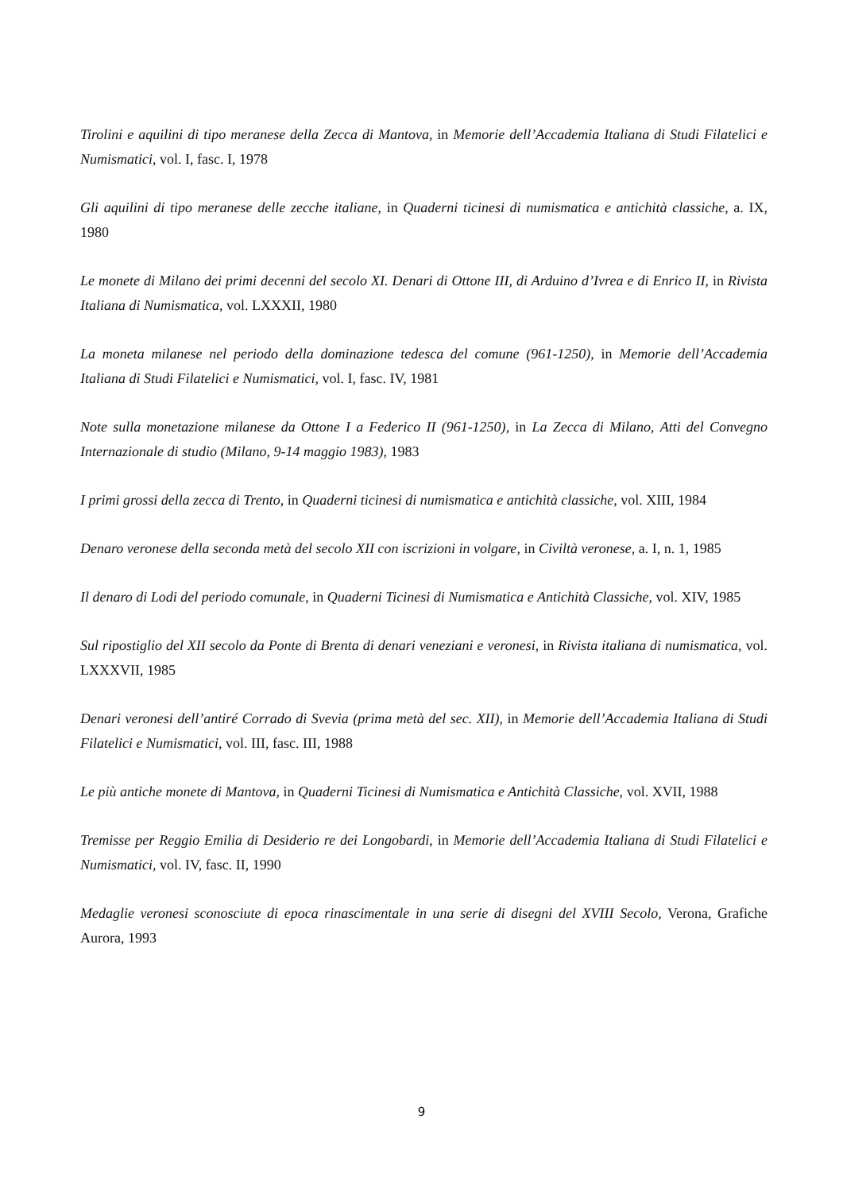Tirolini e aquilini di tipo meranese della Zecca di Mantova, in Memorie dell’Accademia Italiana di Studi Filatelici e Numismatici, vol. I, fasc. I, 1978
Gli aquilini di tipo meranese delle zecche italiane, in Quaderni ticinesi di numismatica e antichità classiche, a. IX, 1980
Le monete di Milano dei primi decenni del secolo XI. Denari di Ottone III, di Arduino d’Ivrea e di Enrico II, in Rivista Italiana di Numismatica, vol. LXXXII, 1980
La moneta milanese nel periodo della dominazione tedesca del comune (961-1250), in Memorie dell’Accademia Italiana di Studi Filatelici e Numismatici, vol. I, fasc. IV, 1981
Note sulla monetazione milanese da Ottone I a Federico II (961-1250), in La Zecca di Milano, Atti del Convegno Internazionale di studio (Milano, 9-14 maggio 1983), 1983
I primi grossi della zecca di Trento, in Quaderni ticinesi di numismatica e antichità classiche, vol. XIII, 1984
Denaro veronese della seconda metà del secolo XII con iscrizioni in volgare, in Civiltà veronese, a. I, n. 1, 1985
Il denaro di Lodi del periodo comunale, in Quaderni Ticinesi di Numismatica e Antichità Classiche, vol. XIV, 1985
Sul ripostiglio del XII secolo da Ponte di Brenta di denari veneziani e veronesi, in Rivista italiana di numismatica, vol. LXXXVII, 1985
Denari veronesi dell’antiré Corrado di Svevia (prima metà del sec. XII), in Memorie dell’Accademia Italiana di Studi Filatelici e Numismatici, vol. III, fasc. III, 1988
Le più antiche monete di Mantova, in Quaderni Ticinesi di Numismatica e Antichità Classiche, vol. XVII, 1988
Tremisse per Reggio Emilia di Desiderio re dei Longobardi, in Memorie dell’Accademia Italiana di Studi Filatelici e Numismatici, vol. IV, fasc. II, 1990
Medaglie veronesi sconosciute di epoca rinascimentale in una serie di disegni del XVIII Secolo, Verona, Grafiche Aurora, 1993
9